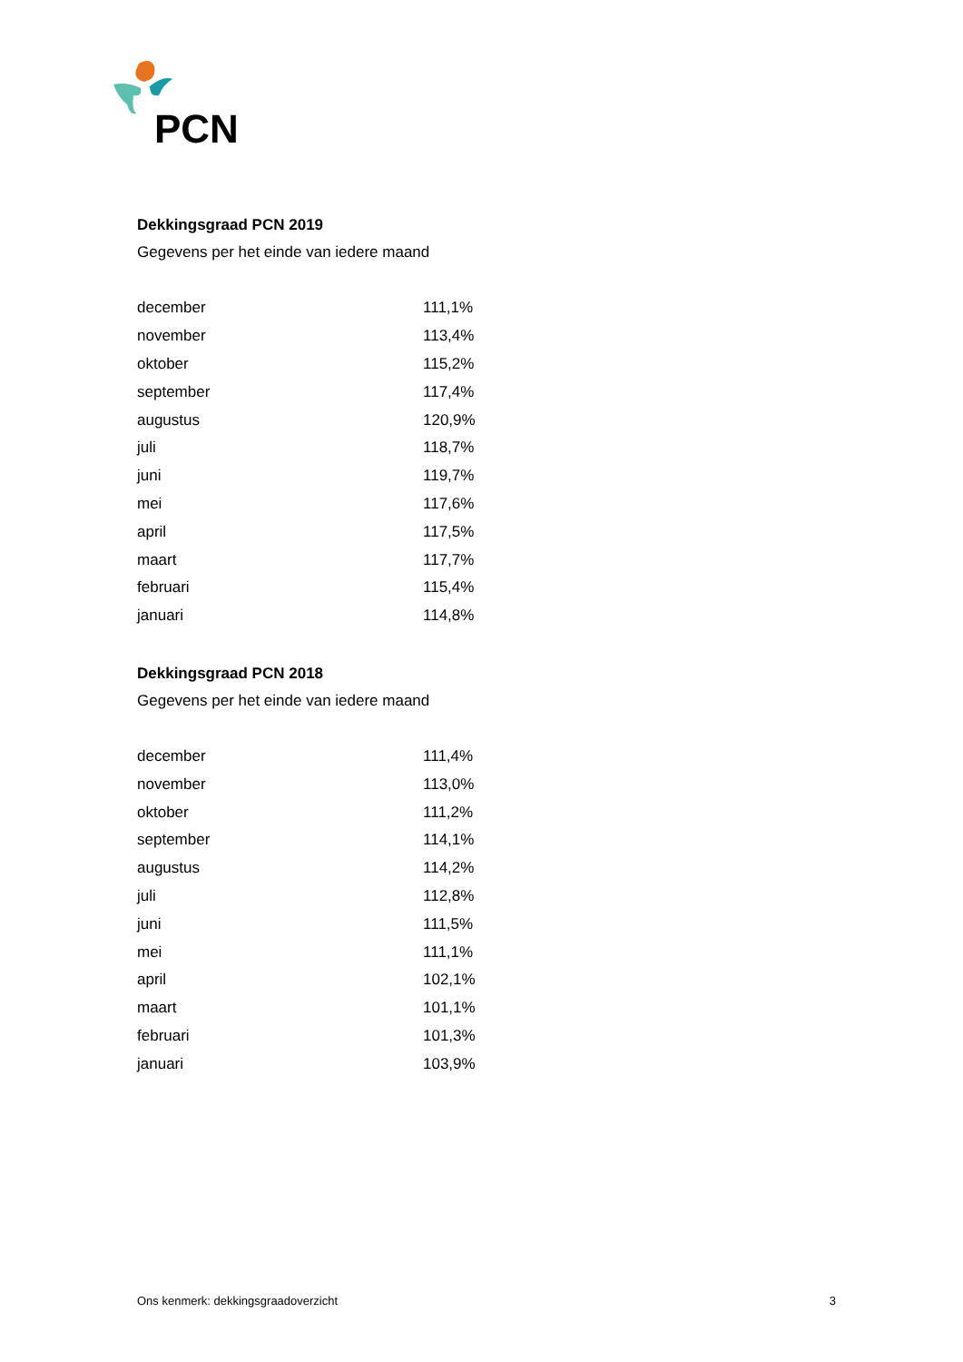PCN
Dekkingsgraad PCN 2019
Gegevens per het einde van iedere maand
| december | 111,1% |
| november | 113,4% |
| oktober | 115,2% |
| september | 117,4% |
| augustus | 120,9% |
| juli | 118,7% |
| juni | 119,7% |
| mei | 117,6% |
| april | 117,5% |
| maart | 117,7% |
| februari | 115,4% |
| januari | 114,8% |
Dekkingsgraad PCN 2018
Gegevens per het einde van iedere maand
| december | 111,4% |
| november | 113,0% |
| oktober | 111,2% |
| september | 114,1% |
| augustus | 114,2% |
| juli | 112,8% |
| juni | 111,5% |
| mei | 111,1% |
| april | 102,1% |
| maart | 101,1% |
| februari | 101,3% |
| januari | 103,9% |
Ons kenmerk: dekkingsgraadoverzicht 3